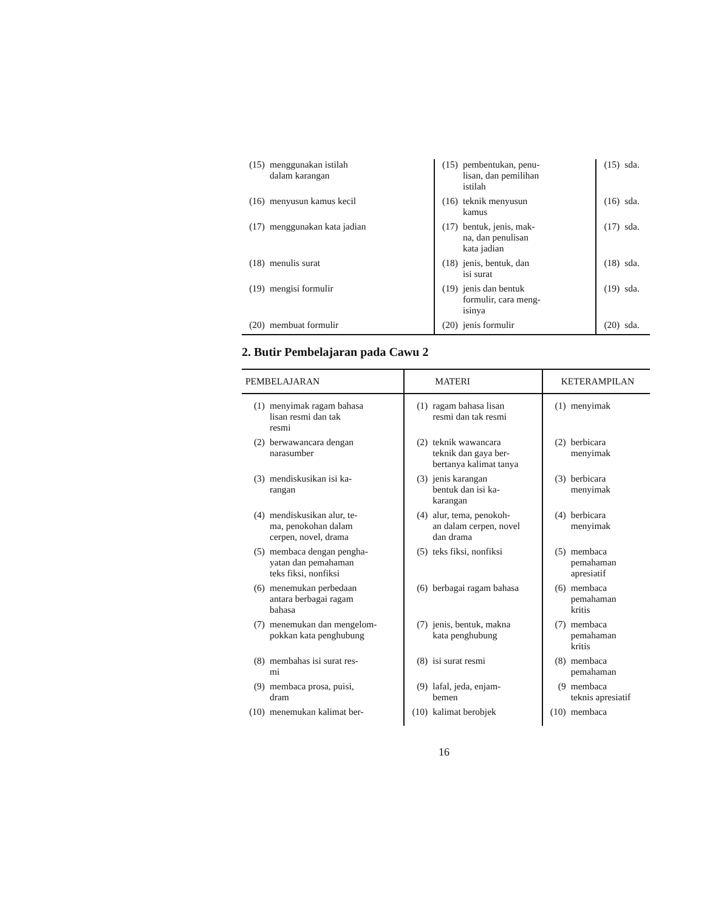| (15) | menggunakan istilah dalam karangan | (15) | pembentukan, penu- lisan, dan pemilihan istilah | (15) | sda. |
| (16) | menyusun kamus kecil | (16) | teknik menyusun kamus | (16) | sda. |
| (17) | menggunakan kata jadian | (17) | bentuk, jenis, mak- na, dan penulisan kata jadian | (17) | sda. |
| (18) | menulis surat | (18) | jenis, bentuk, dan isi surat | (18) | sda. |
| (19) | mengisi formulir | (19) | jenis dan bentuk formulir, cara meng- isinya | (19) | sda. |
| (20) | membuat formulir | (20) | jenis formulir | (20) | sda. |
2. Butir Pembelajaran pada Cawu 2
| PEMBELAJARAN | | MATERI | | KETERAMPILAN | |
| --- | --- | --- | --- | --- | --- |
| (1) | menyimak ragam bahasa lisan resmi dan tak resmi | (1) | ragam bahasa lisan resmi dan tak resmi | (1) | menyimak |
| (2) | berwawancara dengan narasumber | (2) | teknik wawancara teknik dan gaya ber- bertanya kalimat tanya | (2) | berbicara menyimak |
| (3) | mendiskusikan isi ka- rangan | (3) | jenis karangan bentuk dan isi ka- karangan | (3) | berbicara menyimak |
| (4) | mendiskusikan alur, te- ma, penokohan dalam cerpen, novel, drama | (4) | alur, tema, penokoh- an dalam cerpen, novel dan drama | (4) | berbicara menyimak |
| (5) | membaca dengan pengha- yatan dan pemahaman teks fiksi, nonfiksi | (5) | teks fiksi, nonfiksi | (5) | membaca pemahaman apresiatif |
| (6) | menemukan perbedaan antara berbagai ragam bahasa | (6) | berbagai ragam bahasa | (6) | membaca pemahaman kritis |
| (7) | menemukan dan mengelom- pokkan kata penghubung | (7) | jenis, bentuk, makna kata penghubung | (7) | membaca pemahaman kritis |
| (8) | membahas isi surat res- mi | (8) | isi surat resmi | (8) | membaca pemahaman |
| (9) | membaca prosa, puisi, dram | (9) | lafal, jeda, enjam- bemen | (9 | membaca teknis apresiatif |
| (10) | menemukan kalimat ber- | (10) | kalimat berobjek | (10) | membaca |
16